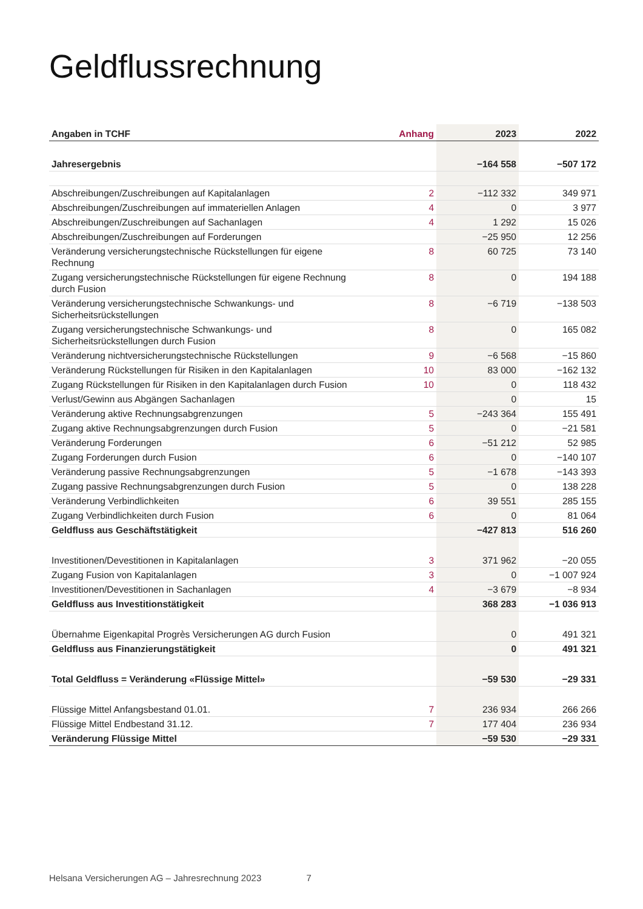Geldflussrechnung
| Angaben in TCHF | Anhang | 2023 | 2022 |
| --- | --- | --- | --- |
| Jahresergebnis | | −164 558 | −507 172 |
| Abschreibungen/Zuschreibungen auf Kapitalanlagen | 2 | −112 332 | 349 971 |
| Abschreibungen/Zuschreibungen auf immateriellen Anlagen | 4 | 0 | 3 977 |
| Abschreibungen/Zuschreibungen auf Sachanlagen | 4 | 1 292 | 15 026 |
| Abschreibungen/Zuschreibungen auf Forderungen | | −25 950 | 12 256 |
| Veränderung versicherungstechnische Rückstellungen für eigene Rechnung | 8 | 60 725 | 73 140 |
| Zugang versicherungstechnische Rückstellungen für eigene Rechnung durch Fusion | 8 | 0 | 194 188 |
| Veränderung versicherungstechnische Schwankungs- und Sicherheitsrückstellungen | 8 | −6 719 | −138 503 |
| Zugang versicherungstechnische Schwankungs- und Sicherheitsrückstellungen durch Fusion | 8 | 0 | 165 082 |
| Veränderung nichtversicherungstechnische Rückstellungen | 9 | −6 568 | −15 860 |
| Veränderung Rückstellungen für Risiken in den Kapitalanlagen | 10 | 83 000 | −162 132 |
| Zugang Rückstellungen für Risiken in den Kapitalanlagen durch Fusion | 10 | 0 | 118 432 |
| Verlust/Gewinn aus Abgängen Sachanlagen | | 0 | 15 |
| Veränderung aktive Rechnungsabgrenzungen | 5 | −243 364 | 155 491 |
| Zugang aktive Rechnungsabgrenzungen durch Fusion | 5 | 0 | −21 581 |
| Veränderung Forderungen | 6 | −51 212 | 52 985 |
| Zugang Forderungen durch Fusion | 6 | 0 | −140 107 |
| Veränderung passive Rechnungsabgrenzungen | 5 | −1 678 | −143 393 |
| Zugang passive Rechnungsabgrenzungen durch Fusion | 5 | 0 | 138 228 |
| Veränderung Verbindlichkeiten | 6 | 39 551 | 285 155 |
| Zugang Verbindlichkeiten durch Fusion | 6 | 0 | 81 064 |
| Geldfluss aus Geschäftstätigkeit | | −427 813 | 516 260 |
| Investitionen/Devestitionen in Kapitalanlagen | 3 | 371 962 | −20 055 |
| Zugang Fusion von Kapitalanlagen | 3 | 0 | −1 007 924 |
| Investitionen/Devestitionen in Sachanlagen | 4 | −3 679 | −8 934 |
| Geldfluss aus Investitionstätigkeit | | 368 283 | −1 036 913 |
| Übernahme Eigenkapital Progrès Versicherungen AG durch Fusion | | 0 | 491 321 |
| Geldfluss aus Finanzierungstätigkeit | | 0 | 491 321 |
| Total Geldfluss = Veränderung «Flüssige Mittel» | | −59 530 | −29 331 |
| Flüssige Mittel Anfangsbestand 01.01. | 7 | 236 934 | 266 266 |
| Flüssige Mittel Endbestand 31.12. | 7 | 177 404 | 236 934 |
| Veränderung Flüssige Mittel | | −59 530 | −29 331 |
Helsana Versicherungen AG – Jahresrechnung 2023 7